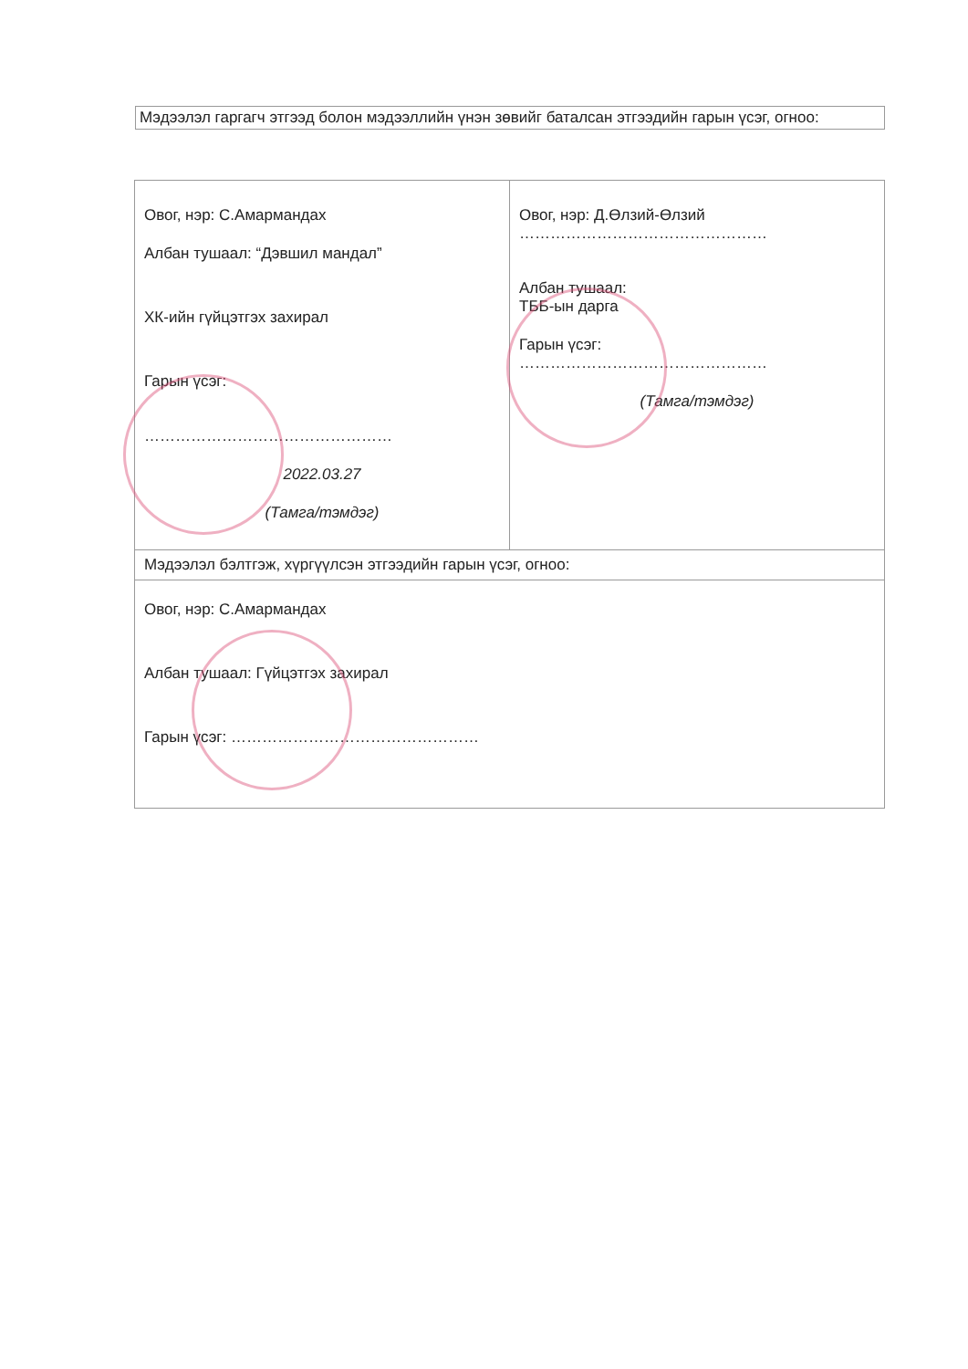Мэдээлэл гаргагч этгээд болон мэдээллийн үнэн зөвийг баталсан этгээдийн гарын үсэг, огноо:
| Овог, нэр: С.Амармандах Албан тушаал: “Дэвшил мандал” ХК-ийн гүйцэтгэх захирал Гарын үсэг: ………………………………………… 2022.03.27 (Тамга/тэмдэг) | Овог, нэр: Д.Өлзий-Өлзий ………………………………………… Албан тушаал: ТББ-ын дарга Гарын үсэг: ………………………………………… (Тамга/тэмдэг) |
| Мэдээлэл бэлтгэж, хүргүүлсэн этгээдийн гарын үсэг, огноо: | |
| Овог, нэр: С.Амармандах Албан тушаал: Гүйцэтгэх захирал Гарын үсэг: ………………………………………… | |